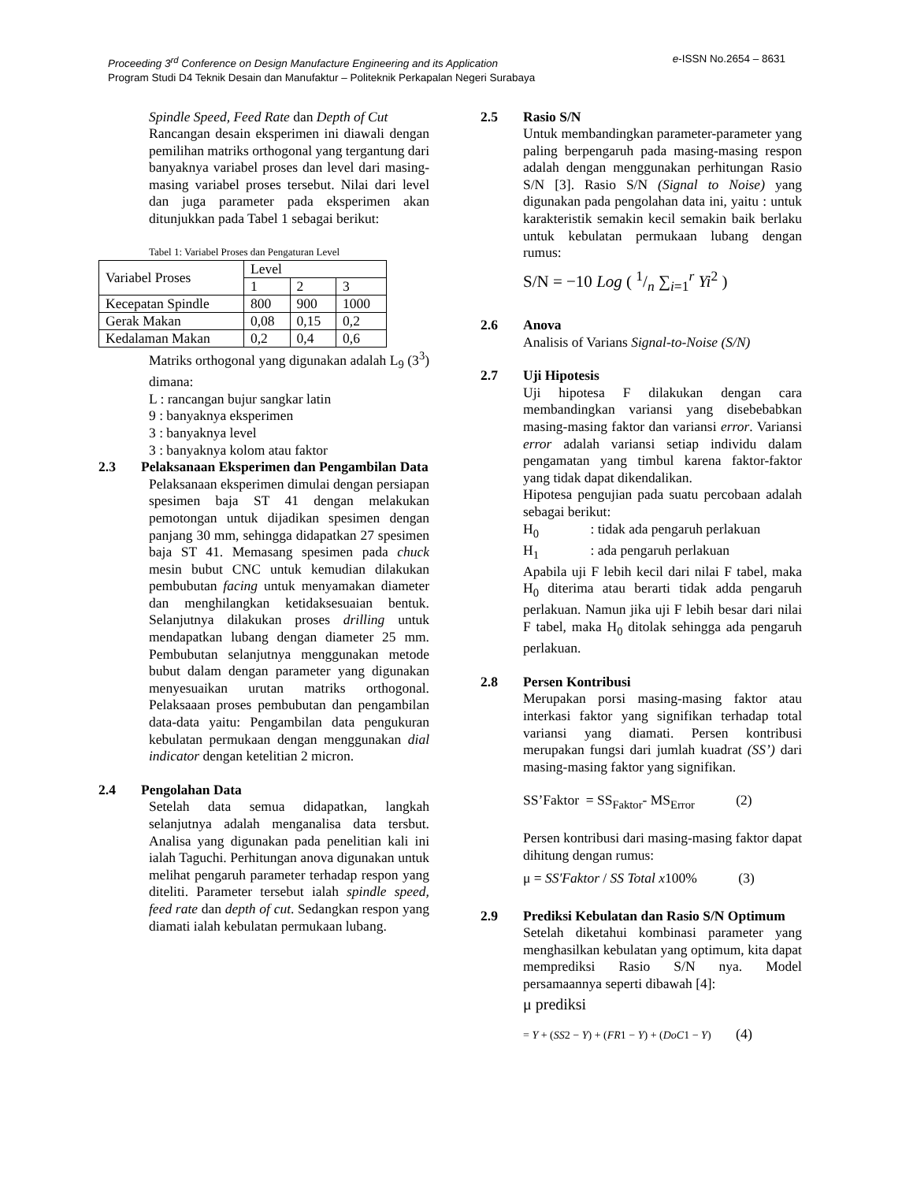Proceeding 3<sup>rd</sup> Conference on Design Manufacture Engineering and its Application e-ISSN No.2654 – 8631
Program Studi D4 Teknik Desain dan Manufaktur – Politeknik Perkapalan Negeri Surabaya
Spindle Speed, Feed Rate dan Depth of Cut
Rancangan desain eksperimen ini diawali dengan pemilihan matriks orthogonal yang tergantung dari banyaknya variabel proses dan level dari masing-masing variabel proses tersebut. Nilai dari level dan juga parameter pada eksperimen akan ditunjukkan pada Tabel 1 sebagai berikut:
Tabel 1: Variabel Proses dan Pengaturan Level
| Variabel Proses | Level | | |
| | 1 | 2 | 3 |
| Kecepatan Spindle | 800 | 900 | 1000 |
| Gerak Makan | 0,08 | 0,15 | 0,2 |
| Kedalaman Makan | 0,2 | 0,4 | 0,6 |
Matriks orthogonal yang digunakan adalah L<sub>9</sub> (3<sup>3</sup>) dimana:
L : rancangan bujur sangkar latin
9 : banyaknya eksperimen
3 : banyaknya level
3 : banyaknya kolom atau faktor
2.3 Pelaksanaan Eksperimen dan Pengambilan Data
Pelaksanaan eksperimen dimulai dengan persiapan spesimen baja ST 41 dengan melakukan pemotongan untuk dijadikan spesimen dengan panjang 30 mm, sehingga didapatkan 27 spesimen baja ST 41. Memasang spesimen pada chuck mesin bubut CNC untuk kemudian dilakukan pembubutan facing untuk menyamakan diameter dan menghilangkan ketidaksesuaian bentuk. Selanjutnya dilakukan proses drilling untuk mendapatkan lubang dengan diameter 25 mm. Pembubutan selanjutnya menggunakan metode bubut dalam dengan parameter yang digunakan menyesuaikan urutan matriks orthogonal. Pelaksaaan proses pembubutan dan pengambilan data-data yaitu: Pengambilan data pengukuran kebulatan permukaan dengan menggunakan dial indicator dengan ketelitian 2 micron.
2.4 Pengolahan Data
Setelah data semua didapatkan, langkah selanjutnya adalah menganalisa data tersbut. Analisa yang digunakan pada penelitian kali ini ialah Taguchi. Perhitungan anova digunakan untuk melihat pengaruh parameter terhadap respon yang diteliti. Parameter tersebut ialah spindle speed, feed rate dan depth of cut. Sedangkan respon yang diamati ialah kebulatan permukaan lubang.
2.5 Rasio S/N
Untuk membandingkan parameter-parameter yang paling berpengaruh pada masing-masing respon adalah dengan menggunakan perhitungan Rasio S/N [3]. Rasio S/N (Signal to Noise) yang digunakan pada pengolahan data ini, yaitu : untuk karakteristik semakin kecil semakin baik berlaku untuk kebulatan permukaan lubang dengan rumus:
S/N = −10 Log ( 1/n ∑<sub>i=1</sub><sup>r</sup> Yi<sup>2</sup> )
2.6 Anova
Analisis of Varians Signal-to-Noise (S/N)
2.7 Uji Hipotesis
Uji hipotesa F dilakukan dengan cara membandingkan variansi yang disebebabkan masing-masing faktor dan variansi error. Variansi error adalah variansi setiap individu dalam pengamatan yang timbul karena faktor-faktor yang tidak dapat dikendalikan.
Hipotesa pengujian pada suatu percobaan adalah sebagai berikut:
H<sub>0</sub> : tidak ada pengaruh perlakuan
H<sub>1</sub> : ada pengaruh perlakuan
Apabila uji F lebih kecil dari nilai F tabel, maka H<sub>0</sub> diterima atau berarti tidak adda pengaruh perlakuan. Namun jika uji F lebih besar dari nilai F tabel, maka H<sub>0</sub> ditolak sehingga ada pengaruh perlakuan.
2.8 Persen Kontribusi
Merupakan porsi masing-masing faktor atau interkasi faktor yang signifikan terhadap total variansi yang diamati. Persen kontribusi merupakan fungsi dari jumlah kuadrat (SS’) dari masing-masing faktor yang signifikan.
SS’Faktor = SS<sub>Faktor</sub>- MS<sub>Error</sub> (2)
Persen kontribusi dari masing-masing faktor dapat dihitung dengan rumus:
μ = SS′Faktor / SS Total x100% (3)
2.9 Prediksi Kebulatan dan Rasio S/N Optimum
Setelah diketahui kombinasi parameter yang menghasilkan kebulatan yang optimum, kita dapat memprediksi Rasio S/N nya. Model persamaannya seperti dibawah [4]:
μ prediksi
= Y + (SS2 − Y) + (FR1 − Y) + (DoC1 − Y) (4)